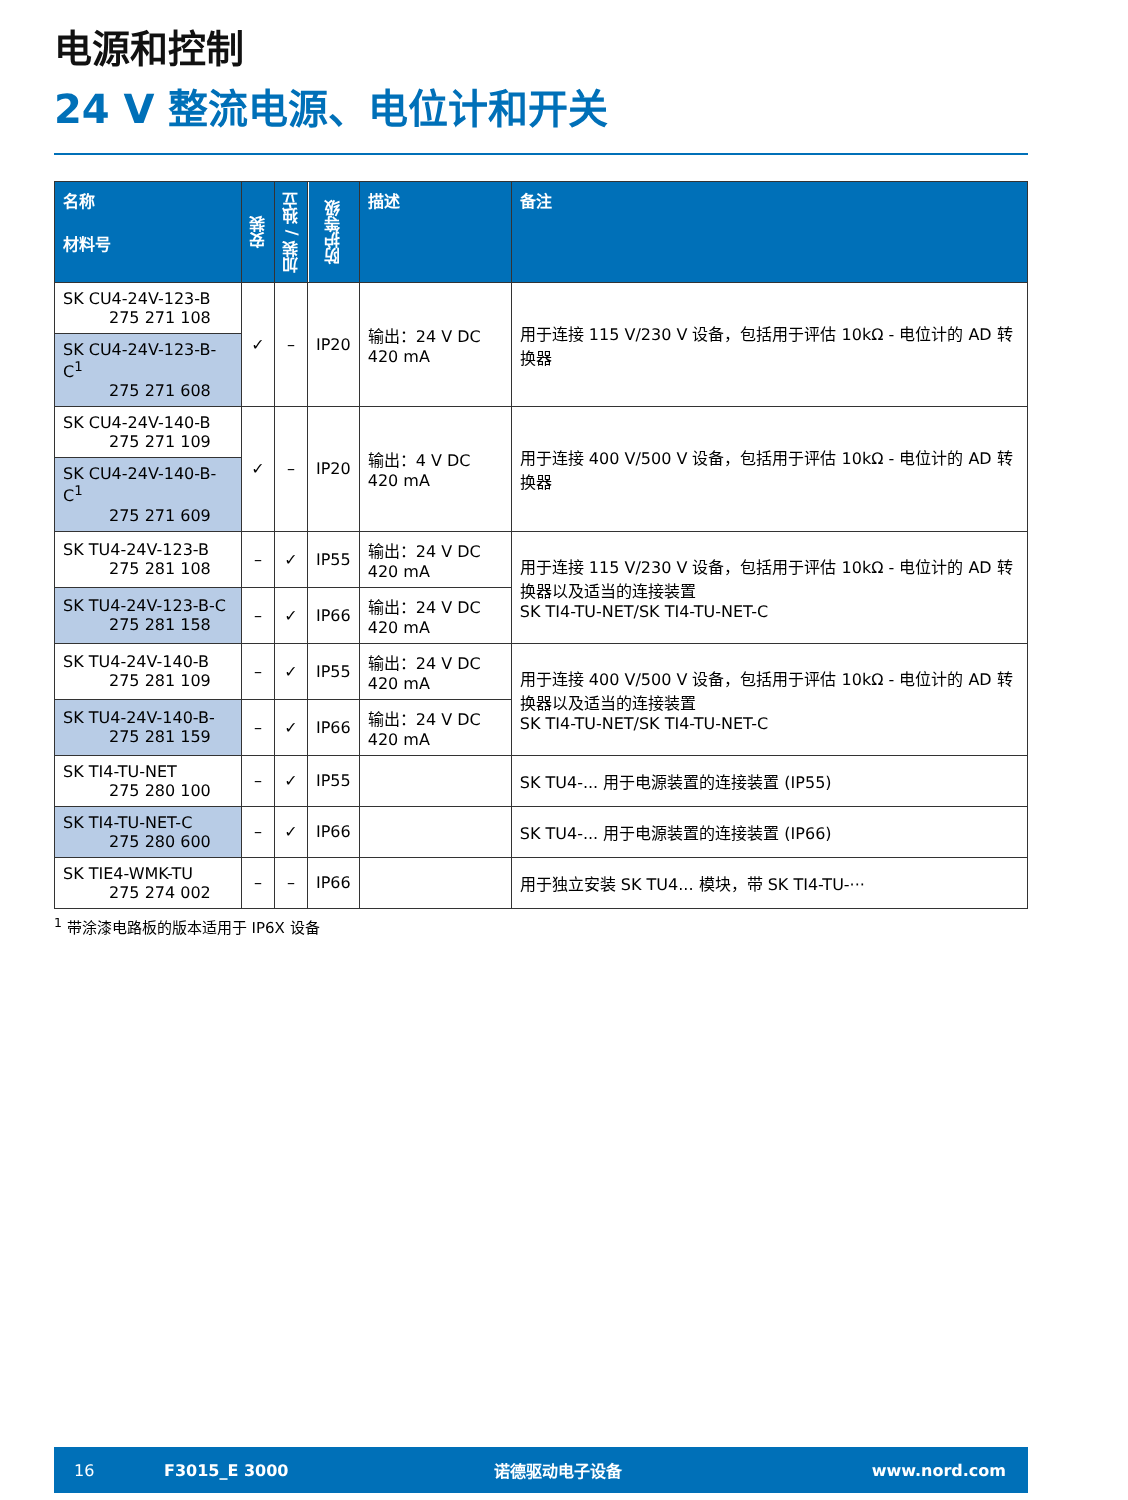电源和控制
24 V 整流电源、电位计和开关
| 名称 材料号 | 安装 | 加装 / 独立 | 防护等级 | 描述 | 备注 |
| --- | --- | --- | --- | --- | --- |
| SK CU4-24V-123-B 275 271 108 | ✓ | – | IP20 | 输出：24 V DC 420 mA | 用于连接 115 V/230 V 设备，包括用于评估 10kΩ - 电位计的 AD 转换器 |
| SK CU4-24V-123-B-C<sup>1</sup> 275 271 608 | | | | | |
| SK CU4-24V-140-B 275 271 109 | ✓ | – | IP20 | 输出：4 V DC 420 mA | 用于连接 400 V/500 V 设备，包括用于评估 10kΩ - 电位计的 AD 转换器 |
| SK CU4-24V-140-B-C<sup>1</sup> 275 271 609 | | | | | |
| SK TU4-24V-123-B 275 281 108 | – | ✓ | IP55 | 输出：24 V DC 420 mA | 用于连接 115 V/230 V 设备，包括用于评估 10kΩ - 电位计的 AD 转换器以及适当的连接装置 SK TI4-TU-NET/SK TI4-TU-NET-C |
| SK TU4-24V-123-B-C 275 281 158 | – | ✓ | IP66 | 输出：24 V DC 420 mA | |
| SK TU4-24V-140-B 275 281 109 | – | ✓ | IP55 | 输出：24 V DC 420 mA | 用于连接 400 V/500 V 设备，包括用于评估 10kΩ - 电位计的 AD 转换器以及适当的连接装置 SK TI4-TU-NET/SK TI4-TU-NET-C |
| SK TU4-24V-140-B- 275 281 159 | – | ✓ | IP66 | 输出：24 V DC 420 mA | |
| SK TI4-TU-NET 275 280 100 | – | ✓ | IP55 | | SK TU4-... 用于电源装置的连接装置 (IP55) |
| SK TI4-TU-NET-C 275 280 600 | – | ✓ | IP66 | | SK TU4-... 用于电源装置的连接装置 (IP66) |
| SK TIE4-WMK-TU 275 274 002 | – | – | IP66 | | 用于独立安装 SK TU4... 模块，带 SK TI4-TU-··· |
<sup>1</sup> 带涂漆电路板的版本适用于 IP6X 设备
16 F3015_E 3000 诺德驱动电子设备 www.nord.com